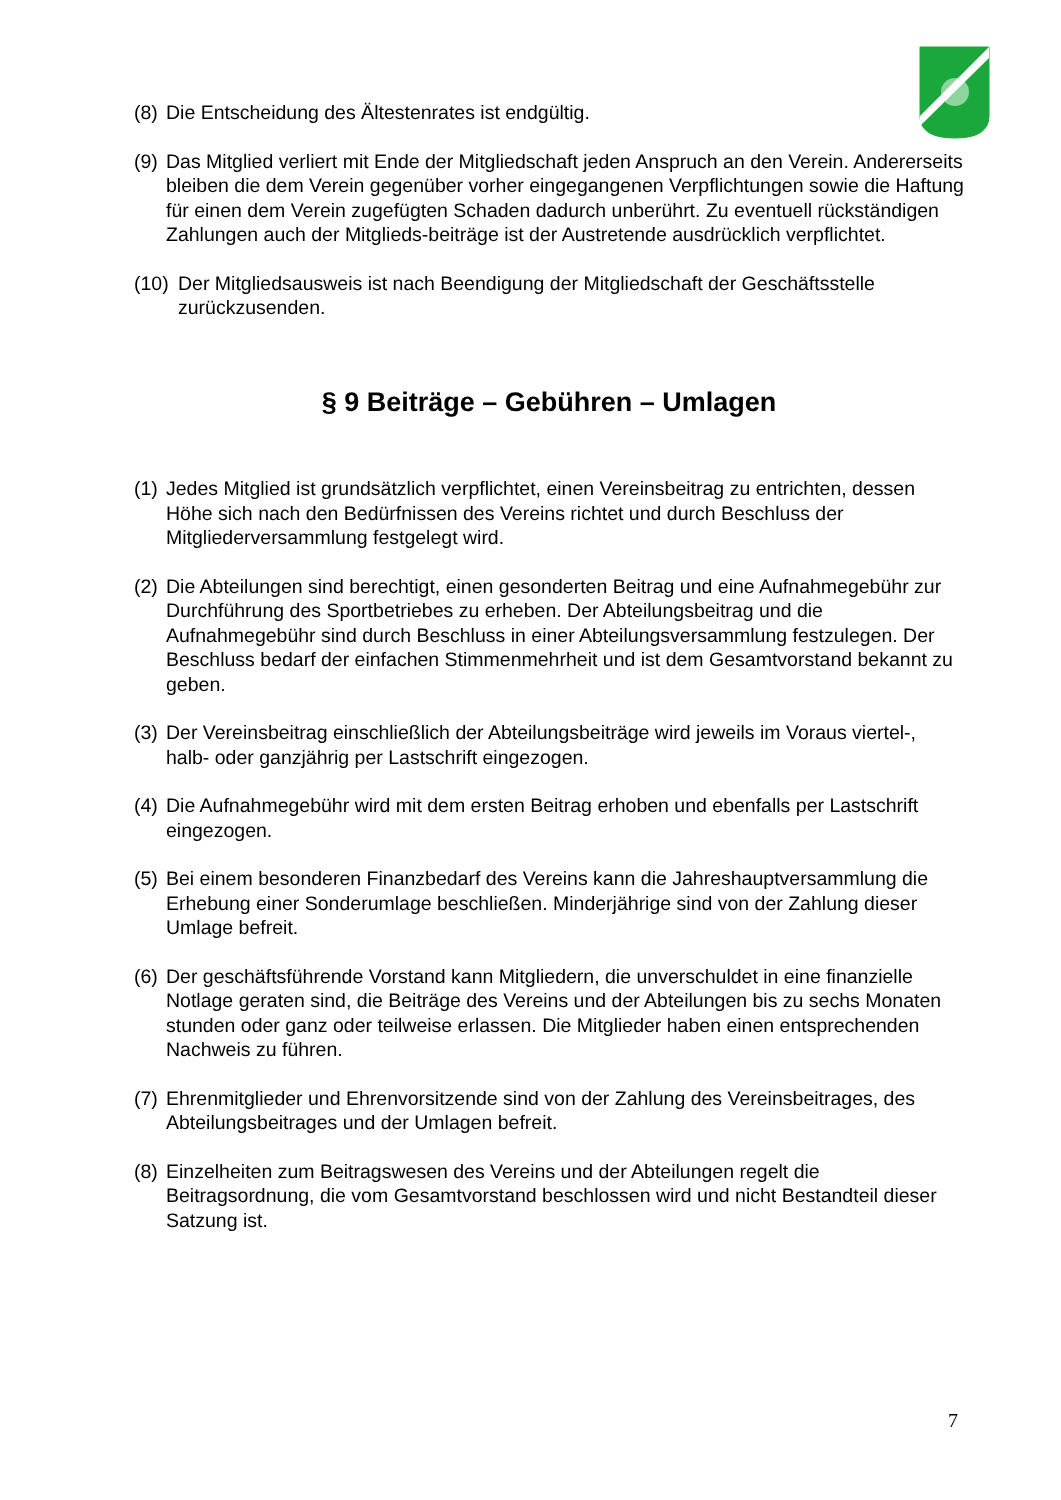(8) Die Entscheidung des Ältestenrates ist endgültig.
(9) Das Mitglied verliert mit Ende der Mitgliedschaft jeden Anspruch an den Verein. Andererseits bleiben die dem Verein gegenüber vorher eingegangenen Verpflichtungen sowie die Haftung für einen dem Verein zugefügten Schaden dadurch unberührt. Zu eventuell rückständigen Zahlungen auch der Mitglieds-beiträge ist der Austretende ausdrücklich verpflichtet.
(10) Der Mitgliedsausweis ist nach Beendigung der Mitgliedschaft der Geschäftsstelle zurückzusenden.
§ 9 Beiträge – Gebühren – Umlagen
(1) Jedes Mitglied ist grundsätzlich verpflichtet, einen Vereinsbeitrag zu entrichten, dessen Höhe sich nach den Bedürfnissen des Vereins richtet und durch Beschluss der Mitgliederversammlung festgelegt wird.
(2) Die Abteilungen sind berechtigt, einen gesonderten Beitrag und eine Aufnahmegebühr zur Durchführung des Sportbetriebes zu erheben. Der Abteilungsbeitrag und die Aufnahmegebühr sind durch Beschluss in einer Abteilungsversammlung festzulegen. Der Beschluss bedarf der einfachen Stimmenmehrheit und ist dem Gesamtvorstand bekannt zu geben.
(3) Der Vereinsbeitrag einschließlich der Abteilungsbeiträge wird jeweils im Voraus viertel-, halb- oder ganzjährig per Lastschrift eingezogen.
(4) Die Aufnahmegebühr wird mit dem ersten Beitrag erhoben und ebenfalls per Lastschrift eingezogen.
(5) Bei einem besonderen Finanzbedarf des Vereins kann die Jahreshauptversammlung die Erhebung einer Sonderumlage beschließen. Minderjährige sind von der Zahlung dieser Umlage befreit.
(6) Der geschäftsführende Vorstand kann Mitgliedern, die unverschuldet in eine finanzielle Notlage geraten sind, die Beiträge des Vereins und der Abteilungen bis zu sechs Monaten stunden oder ganz oder teilweise erlassen. Die Mitglieder haben einen entsprechenden Nachweis zu führen.
(7) Ehrenmitglieder und Ehrenvorsitzende sind von der Zahlung des Vereinsbeitrages, des Abteilungsbeitrages und der Umlagen befreit.
(8) Einzelheiten zum Beitragswesen des Vereins und der Abteilungen regelt die Beitragsordnung, die vom Gesamtvorstand beschlossen wird und nicht Bestandteil dieser Satzung ist.
7